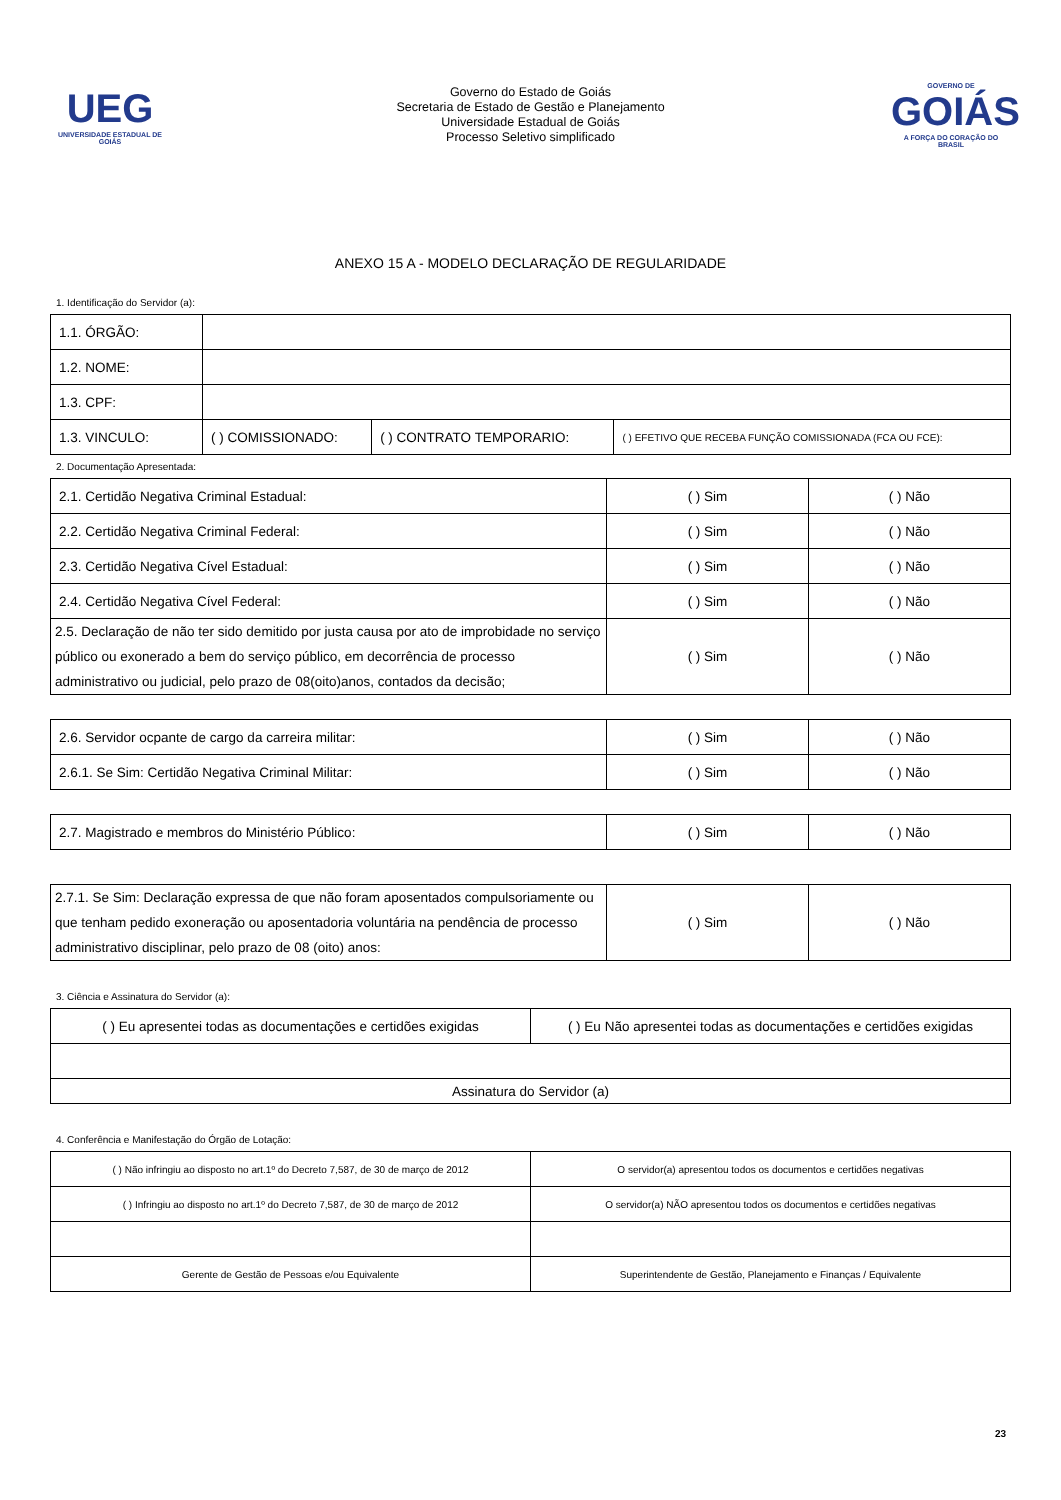UEG
UNIVERSIDADE ESTADUAL DE GOIÁS
Governo do Estado de Goiás
Secretaria de Estado de Gestão e Planejamento
Universidade Estadual de Goiás
Processo Seletivo simplificado
GOVERNO DE
GOIÁS
A FORÇA DO CORAÇÃO DO BRASIL
ANEXO 15 A - MODELO DECLARAÇÃO DE REGULARIDADE
1. Identificação do Servidor (a):
| 1.1. ÓRGÃO: | | | |
| 1.2. NOME: | | | |
| 1.3. CPF: | | | |
| 1.3. VINCULO: | ( ) COMISSIONADO: | ( ) CONTRATO TEMPORARIO: | ( ) EFETIVO QUE RECEBA FUNÇÃO COMISSIONADA (FCA OU FCE): |
2. Documentação Apresentada:
| 2.1. Certidão Negativa Criminal Estadual: | ( ) Sim | ( ) Não |
| 2.2. Certidão Negativa Criminal Federal: | ( ) Sim | ( ) Não |
| 2.3. Certidão Negativa Cível Estadual: | ( ) Sim | ( ) Não |
| 2.4. Certidão Negativa Cível Federal: | ( ) Sim | ( ) Não |
| 2.5. Declaração de não ter sido demitido por justa causa por ato de improbidade no serviço público ou exonerado a bem do serviço público, em decorrência de processo administrativo ou judicial, pelo prazo de 08(oito)anos, contados da decisão; | ( ) Sim | ( ) Não |
| 2.6. Servidor ocpante de cargo da carreira militar: | ( ) Sim | ( ) Não |
| 2.6.1. Se Sim: Certidão Negativa Criminal Militar: | ( ) Sim | ( ) Não |
| 2.7. Magistrado e membros do Ministério Público: | ( ) Sim | ( ) Não |
| 2.7.1. Se Sim: Declaração expressa de que não foram aposentados compulsoriamente ou que tenham pedido exoneração ou aposentadoria voluntária na pendência de processo administrativo disciplinar, pelo prazo de 08 (oito) anos: | ( ) Sim | ( ) Não |
3. Ciência e Assinatura do Servidor (a):
| ( ) Eu apresentei todas as documentações e certidões exigidas | ( ) Eu Não apresentei todas as documentações e certidões exigidas |
| Assinatura do Servidor (a) | |
4. Conferência e Manifestação do Órgão de Lotação:
| ( ) Não infringiu ao disposto no art.1º do Decreto 7,587, de 30 de março de 2012 | O servidor(a) apresentou todos os documentos e certidões negativas |
| ( ) Infringiu ao disposto no art.1º do Decreto 7,587, de 30 de março de 2012 | O servidor(a) NÃO apresentou todos os documentos e certidões negativas |
| Gerente de Gestão de Pessoas e/ou Equivalente | Superintendente de Gestão, Planejamento e Finanças / Equivalente |
23